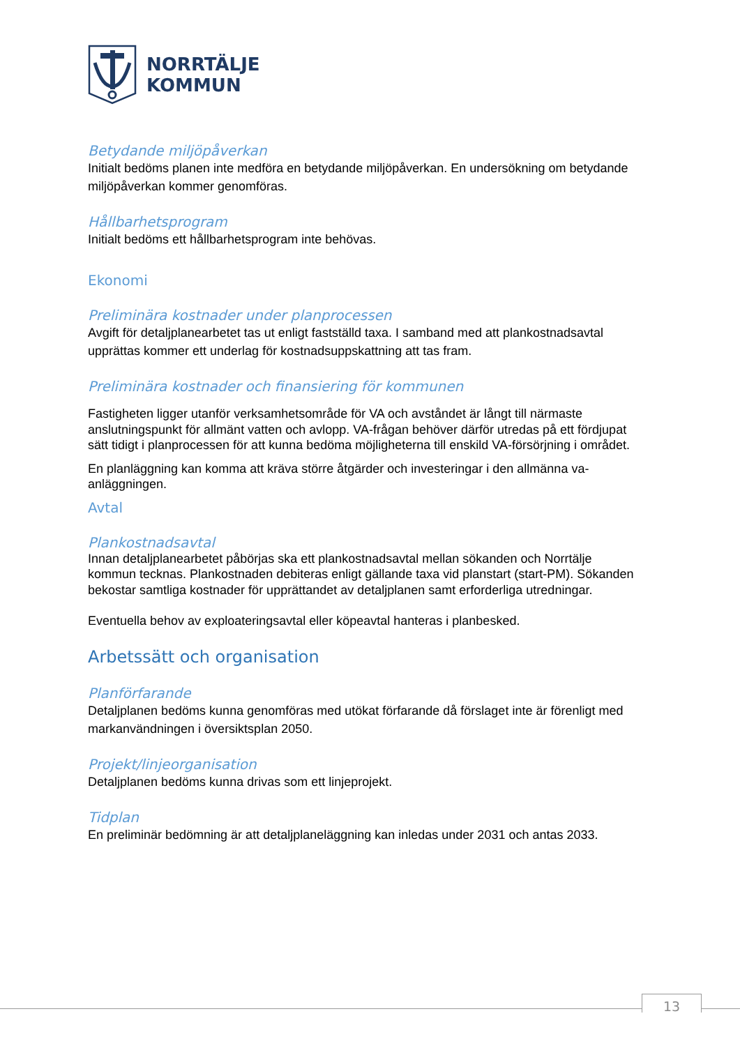NORRTÄLJE
KOMMUN
Betydande miljöpåverkan
Initialt bedöms planen inte medföra en betydande miljöpåverkan. En undersökning om betydande miljöpåverkan kommer genomföras.
Hållbarhetsprogram
Initialt bedöms ett hållbarhetsprogram inte behövas.
Ekonomi
Preliminära kostnader under planprocessen
Avgift för detaljplanearbetet tas ut enligt fastställd taxa. I samband med att plankostnadsavtal upprättas kommer ett underlag för kostnadsuppskattning att tas fram.
Preliminära kostnader och finansiering för kommunen
Fastigheten ligger utanför verksamhetsområde för VA och avståndet är långt till närmaste anslutningspunkt för allmänt vatten och avlopp. VA-frågan behöver därför utredas på ett fördjupat sätt tidigt i planprocessen för att kunna bedöma möjligheterna till enskild VA-försörjning i området.
En planläggning kan komma att kräva större åtgärder och investeringar i den allmänna va-anläggningen.
Avtal
Plankostnadsavtal
Innan detaljplanearbetet påbörjas ska ett plankostnadsavtal mellan sökanden och Norrtälje kommun tecknas. Plankostnaden debiteras enligt gällande taxa vid planstart (start-PM). Sökanden bekostar samtliga kostnader för upprättandet av detaljplanen samt erforderliga utredningar.
Eventuella behov av exploateringsavtal eller köpeavtal hanteras i planbesked.
Arbetssätt och organisation
Planförfarande
Detaljplanen bedöms kunna genomföras med utökat förfarande då förslaget inte är förenligt med markanvändningen i översiktsplan 2050.
Projekt/linjeorganisation
Detaljplanen bedöms kunna drivas som ett linjeprojekt.
Tidplan
En preliminär bedömning är att detaljplaneläggning kan inledas under 2031 och antas 2033.
13